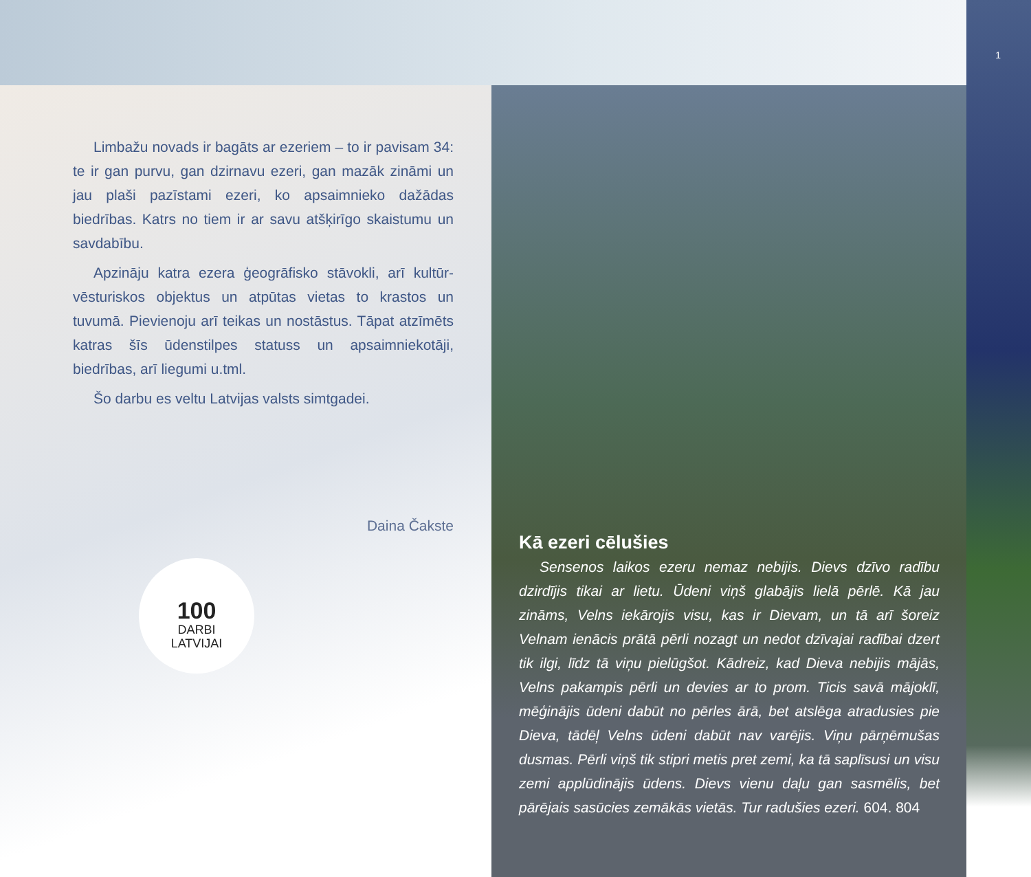1
Limbažu novads ir bagāts ar ezeriem – to ir pavisam 34: te ir gan purvu, gan dzirnavu ezeri, gan mazāk zināmi un jau plaši pazīstami ezeri, ko apsaimnieko dažādas biedrības. Katrs no tiem ir ar savu atšķirīgo skaistumu un savdabību.
Apzināju katra ezera ģeogrāfisko stāvokli, arī kultūr­vēsturiskos objektus un atpūtas vietas to krastos un tuvumā. Pievienoju arī teikas un nostāstus. Tāpat atzīmēts katras šīs ūdenstilpes statuss un apsaimniekotāji, biedrības, arī liegumi u.tml.
Šo darbu es veltu Latvijas valsts simtgadei.
Daina Čakste
100
DARBI
LATVIJAI
Kā ezeri cēlušies
Sensenos laikos ezeru nemaz nebijis. Dievs dzīvo radību dzirdījis tikai ar lietu. Ūdeni viņš glabājis lielā pērlē. Kā jau zināms, Velns iekārojis visu, kas ir Dievam, un tā arī šoreiz Velnam ienācis prātā pērli nozagt un nedot dzīvajai radībai dzert tik ilgi, līdz tā viņu pielūgšot. Kādreiz, kad Dieva nebijis mājās, Velns pakampis pērli un devies ar to prom. Ticis savā mājoklī, mēģinājis ūdeni dabūt no pērles ārā, bet atslēga atradusies pie Dieva, tādēļ Velns ūdeni dabūt nav varējis. Viņu pārņēmušas dusmas. Pērli viņš tik stipri metis pret zemi, ka tā saplīsusi un visu zemi applūdinājis ūdens. Dievs vienu daļu gan sasmēlis, bet pārējais sasūcies zemākās vietās. Tur radušies ezeri. 604. 804